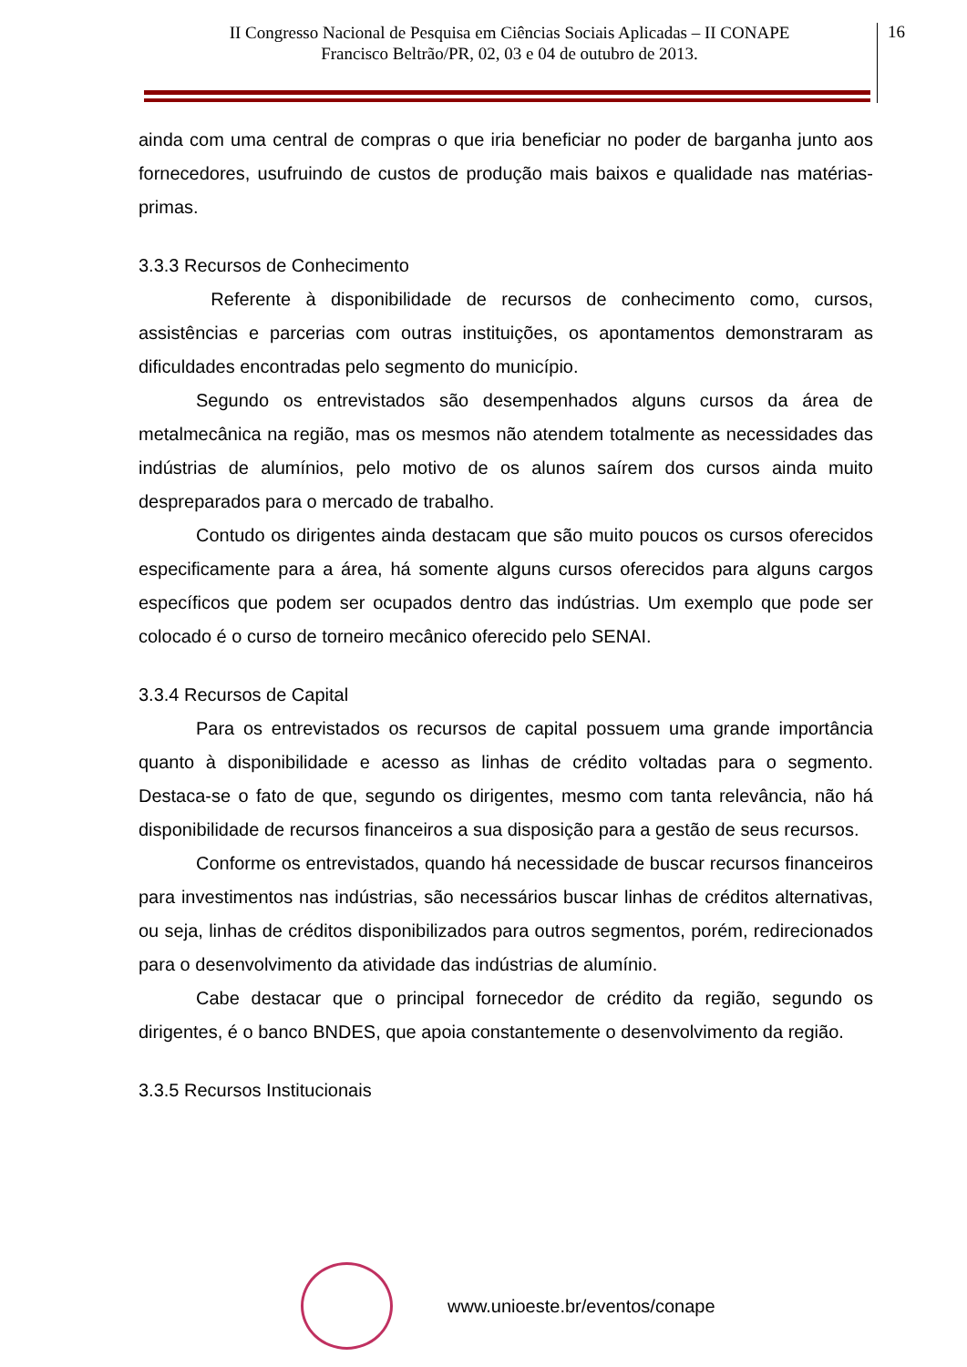II Congresso Nacional de Pesquisa em Ciências Sociais Aplicadas – II CONAPE
Francisco Beltrão/PR, 02, 03 e 04 de outubro de 2013.
16
ainda com uma central de compras o que iria beneficiar no poder de barganha junto aos fornecedores, usufruindo de custos de produção mais baixos e qualidade nas matérias-primas.
3.3.3 Recursos de Conhecimento
Referente à disponibilidade de recursos de conhecimento como, cursos, assistências e parcerias com outras instituições, os apontamentos demonstraram as dificuldades encontradas pelo segmento do município.
Segundo os entrevistados são desempenhados alguns cursos da área de metalmecânica na região, mas os mesmos não atendem totalmente as necessidades das indústrias de alumínios, pelo motivo de os alunos saírem dos cursos ainda muito despreparados para o mercado de trabalho.
Contudo os dirigentes ainda destacam que são muito poucos os cursos oferecidos especificamente para a área, há somente alguns cursos oferecidos para alguns cargos específicos que podem ser ocupados dentro das indústrias. Um exemplo que pode ser colocado é o curso de torneiro mecânico oferecido pelo SENAI.
3.3.4 Recursos de Capital
Para os entrevistados os recursos de capital possuem uma grande importância quanto à disponibilidade e acesso as linhas de crédito voltadas para o segmento. Destaca-se o fato de que, segundo os dirigentes, mesmo com tanta relevância, não há disponibilidade de recursos financeiros a sua disposição para a gestão de seus recursos.
Conforme os entrevistados, quando há necessidade de buscar recursos financeiros para investimentos nas indústrias, são necessários buscar linhas de créditos alternativas, ou seja, linhas de créditos disponibilizados para outros segmentos, porém, redirecionados para o desenvolvimento da atividade das indústrias de alumínio.
Cabe destacar que o principal fornecedor de crédito da região, segundo os dirigentes, é o banco BNDES, que apoia constantemente o desenvolvimento da região.
3.3.5 Recursos Institucionais
www.unioeste.br/eventos/conape